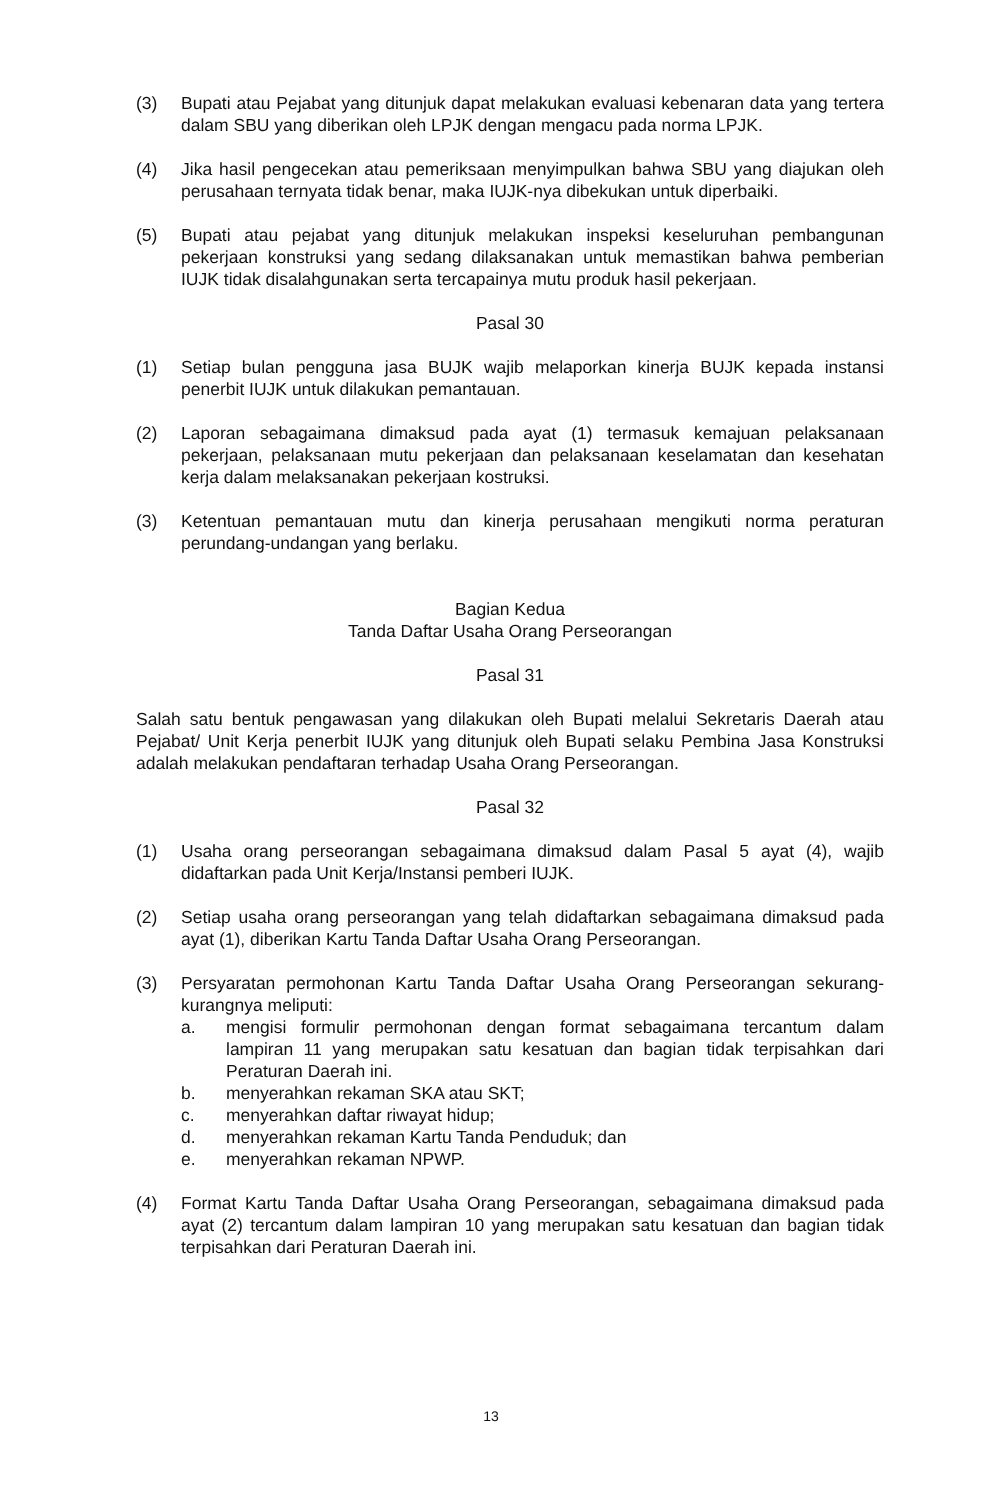(3) Bupati atau Pejabat yang ditunjuk dapat melakukan evaluasi kebenaran data yang tertera dalam SBU yang diberikan oleh LPJK dengan mengacu pada norma LPJK.
(4) Jika hasil pengecekan atau pemeriksaan menyimpulkan bahwa SBU yang diajukan oleh perusahaan ternyata tidak benar, maka IUJK-nya dibekukan untuk diperbaiki.
(5) Bupati atau pejabat yang ditunjuk melakukan inspeksi keseluruhan pembangunan pekerjaan konstruksi yang sedang dilaksanakan untuk memastikan bahwa pemberian IUJK tidak disalahgunakan serta tercapainya mutu produk hasil pekerjaan.
Pasal 30
(1) Setiap bulan pengguna jasa BUJK wajib melaporkan kinerja BUJK kepada instansi penerbit IUJK untuk dilakukan pemantauan.
(2) Laporan sebagaimana dimaksud pada ayat (1) termasuk kemajuan pelaksanaan pekerjaan, pelaksanaan mutu pekerjaan dan pelaksanaan keselamatan dan kesehatan kerja dalam melaksanakan pekerjaan kostruksi.
(3) Ketentuan pemantauan mutu dan kinerja perusahaan mengikuti norma peraturan perundang-undangan yang berlaku.
Bagian Kedua
Tanda Daftar Usaha Orang Perseorangan
Pasal 31
Salah satu bentuk pengawasan yang dilakukan oleh Bupati melalui Sekretaris Daerah atau Pejabat/ Unit Kerja penerbit IUJK yang ditunjuk oleh Bupati selaku Pembina Jasa Konstruksi adalah melakukan pendaftaran terhadap Usaha Orang Perseorangan.
Pasal 32
(1) Usaha orang perseorangan sebagaimana dimaksud dalam Pasal 5 ayat (4), wajib didaftarkan pada Unit Kerja/Instansi pemberi IUJK.
(2) Setiap usaha orang perseorangan yang telah didaftarkan sebagaimana dimaksud pada ayat (1), diberikan Kartu Tanda Daftar Usaha Orang Perseorangan.
(3) Persyaratan permohonan Kartu Tanda Daftar Usaha Orang Perseorangan sekurang-kurangnya meliputi:
a. mengisi formulir permohonan dengan format sebagaimana tercantum dalam lampiran 11 yang merupakan satu kesatuan dan bagian tidak terpisahkan dari Peraturan Daerah ini.
b. menyerahkan rekaman SKA atau SKT;
c. menyerahkan daftar riwayat hidup;
d. menyerahkan rekaman Kartu Tanda Penduduk; dan
e. menyerahkan rekaman NPWP.
(4) Format Kartu Tanda Daftar Usaha Orang Perseorangan, sebagaimana dimaksud pada ayat (2) tercantum dalam lampiran 10 yang merupakan satu kesatuan dan bagian tidak terpisahkan dari Peraturan Daerah ini.
13